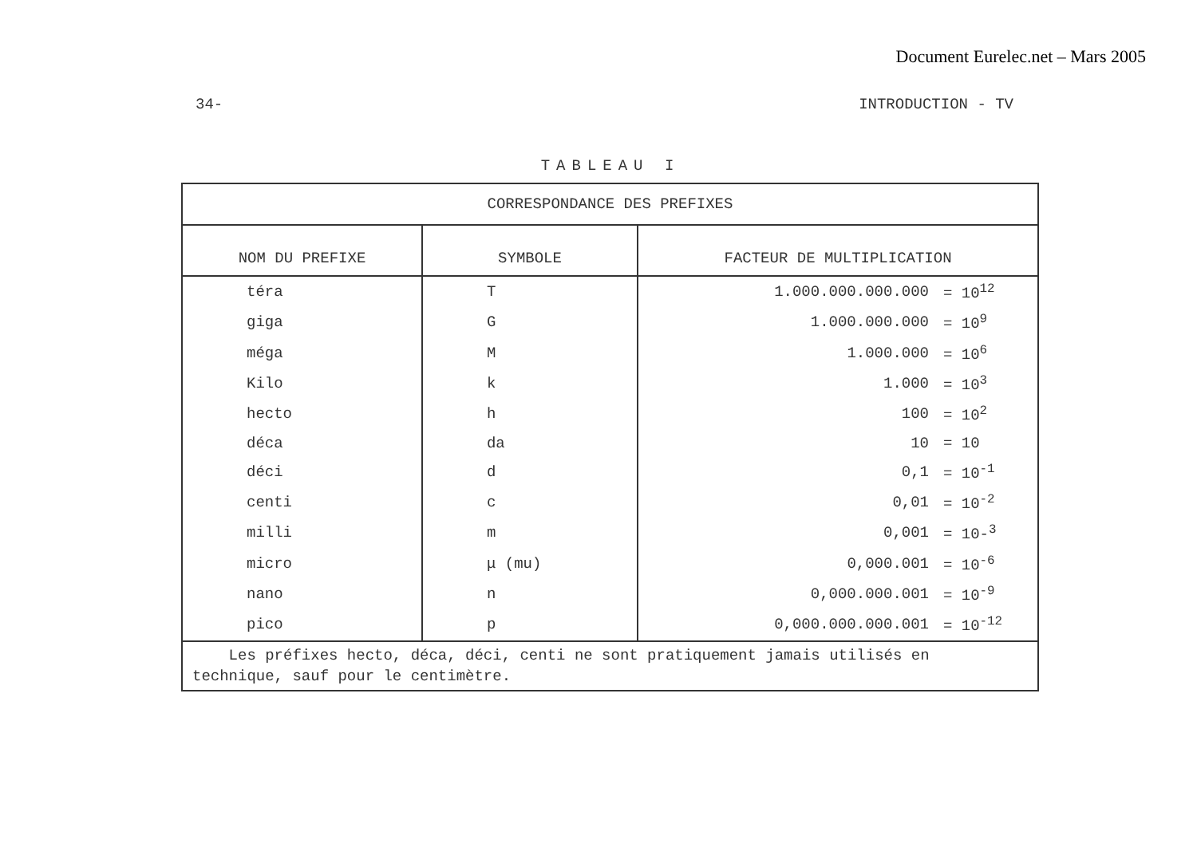Document Eurelec.net – Mars 2005
34- INTRODUCTION - TV
TABLEAU I
| CORRESPONDANCE DES PREFIXES | | | |
| NOM DU PREFIXE | SYMBOLE | FACTEUR DE MULTIPLICATION | |
| téra | T | 1.000.000.000.000 | = 10<sup>12</sup> |
| giga | G | 1.000.000.000 | = 10<sup>9</sup> |
| méga | M | 1.000.000 | = 10<sup>6</sup> |
| Kilo | k | 1.000 | = 10<sup>3</sup> |
| hecto | h | 100 | = 10<sup>2</sup> |
| déca | da | 10 | = 10 |
| déci | d | 0,1 | = 10<sup>-1</sup> |
| centi | c | 0,01 | = 10<sup>-2</sup> |
| milli | m | 0,001 | = 10-<sup>3</sup> |
| micro | μ (mu) | 0,000.001 | = 10<sup>-6</sup> |
| nano | n | 0,000.000.001 | = 10<sup>-9</sup> |
| pico | p | 0,000.000.000.001 | = 10<sup>-12</sup> |
| Les préfixes hecto, déca, déci, centi ne sont pratiquement jamais utilisés en technique, sauf pour le centimètre. | | | |